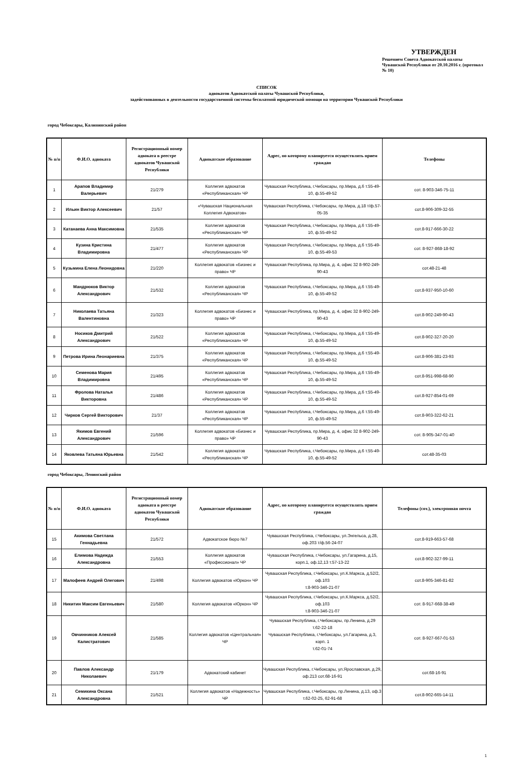УТВЕРЖДЕН
Решением Совета Адвокатской палаты Чувашской Республики от 20.10.2016 г. (протокол № 10)
СПИСОК
адвокатов Адвокатской палаты Чувашской Республики,
задействованных в деятельности государственной системы бесплатной юридической помощи на территории Чувашской Республики
город Чебоксары, Калининский район
| № п/п | Ф.И.О. адвоката | Регистрационный номер адвоката в реестре адвокатов Чувашской Республики | Адвокатское образование | Адрес, по которому планируется осуществлять прием граждан | Телефоны |
| --- | --- | --- | --- | --- | --- |
| 1 | Арапов Владимир Валерьевич | 21/279 | Коллегия адвокатов «Республиканская» ЧР | Чувашская Республика, г.Чебоксары, пр.Мира, д.6 т.55-49-10, ф.55-49-52 | сот. 8-903-346-75-11 |
| 2 | Ильин Виктор Алексеевич | 21/57 | «Чувашская Национальная Коллегия Адвокатов» | Чувашская Республика, г.Чебоксары, пр.Мира, д.18 т/ф.57-05-35 | сот.8-906-309-32-55 |
| 3 | Катанаева Анна Максимовна | 21/535 | Коллегия адвокатов «Республиканская» ЧР | Чувашская Республика, г.Чебоксары, пр.Мира, д.6 т.55-49-10, ф.55-49-52 | сот.8-917-666-30-22 |
| 4 | Кузина Кристина Владимировна | 21/477 | Коллегия адвокатов «Республиканская» ЧР | Чувашская Республика, г.Чебоксары, пр.Мира, д.6 т.55-49-10, ф.55-49-53 | сот. 8-927-868-18-92 |
| 5 | Кузьмина Елена Леонидовна | 21/220 | Коллегия адвокатов «Бизнес и право» ЧР | Чувашская Республика, пр.Мира, д. 4, офис 32 8-902-249-90-43 | сот.48-21-48 |
| 6 | Мандрюков Виктор Александрович | 21/532 | Коллегия адвокатов «Республиканская» ЧР | Чувашская Республика, г.Чебоксары, пр.Мира, д.6 т.55-49-10, ф.55-49-52 | сот.8-937-950-10-60 |
| 7 | Николаева Татьяна Валентиновна | 21/323 | Коллегия адвокатов «Бизнес и право» ЧР | Чувашская Республика, пр.Мира, д. 4, офис 32 8-902-249-90-43 | сот.8-902-249-90-43 |
| 8 | Носиков Дмитрий Александрович | 21/522 | Коллегия адвокатов «Республиканская» ЧР | Чувашская Республика, г.Чебоксары, пр.Мира, д.6 т.55-49-10, ф.55-49-52 | сот.8-902-327-20-20 |
| 9 | Петрова Ирина Леонариевна | 21/375 | Коллегия адвокатов «Республиканская» ЧР | Чувашская Республика, г.Чебоксары, пр.Мира, д.6 т.55-49-10, ф.55-49-52 | сот.8-906-381-23-93 |
| 10 | Семенова Мария Владимировна | 21/495 | Коллегия адвокатов «Республиканская» ЧР | Чувашская Республика, г.Чебоксары, пр.Мира, д.6 т.55-49-10, ф.55-49-52 | сот.8-951-998-68-90 |
| 11 | Фролова Наталья Викторовна | 21/486 | Коллегия адвокатов «Республиканская» ЧР | Чувашская Республика, г.Чебоксары, пр.Мира, д.6 т.55-49-10, ф.55-49-52 | сот.8-927-854-01-69 |
| 12 | Чирков Сергей Викторович | 21/37 | Коллегия адвокатов «Республиканская» ЧР | Чувашская Республика, г.Чебоксары, пр.Мира, д.6 т.55-49-10, ф.55-49-52 | сот.8-903-322-62-21 |
| 13 | Якимов Евгений Александрович | 21/596 | Коллегия адвокатов «Бизнес и право» ЧР | Чувашская Республика, пр.Мира, д. 4, офис 32 8-902-249-90-43 | сот. 8-905-347-01-40 |
| 14 | Яковлева Татьяна Юрьевна | 21/542 | Коллегия адвокатов «Республиканская» ЧР | Чувашская Республика, г.Чебоксары, пр.Мира, д.6 т.55-49-10, ф.55-49-52 | сот.48-35-03 |
город Чебоксары, Ленинский район
| № п/п | Ф.И.О. адвоката | Регистрационный номер адвоката в реестре адвокатов Чувашской Республики | Адвокатское образование | Адрес, по которому планируется осуществлять прием граждан | Телефоны (сот.), электронная почта |
| --- | --- | --- | --- | --- | --- |
| 15 | Акимова Светлана Геннадьевна | 21/572 | Адвокатское бюро №7 | Чувашская Республика, г.Чебоксары, ул.Энгельса, д.28, оф.203 т/ф.56-24-07 | сот.8-919-663-57-68 |
| 16 | Елимова Надежда Александровна | 21/553 | Коллегия адвокатов «Профессионал» ЧР | Чувашская Республика, г.Чебоксары, ул.Гагарина, д.15, корп.1, оф.12,13 т.57-13-22 | сот.8-902-327-99-11 |
| 17 | Малофеев Андрей Олегович | 21/498 | Коллегия адвокатов «Юркон» ЧР | Чувашская Республика, г.Чебоксары, ул.К.Маркса, д.52/2, оф.103 т.8-903-346-21-07 | сот.8-905-346-81-82 |
| 18 | Никитин Максим Евгеньевич | 21/580 | Коллегия адвокатов «Юркон» ЧР | Чувашская Республика, г.Чебоксары, ул.К.Маркса, д.52/2, оф.103 т.8-903-346-21-07 | сот. 8-917-668-38-49 |
| 19 | Овчинников Алексей Калистратович | 21/585 | Коллегия адвокатов «Центральная» ЧР | Чувашская Республика, г.Чебоксары, пр.Ленина, д.29 т.62-22-18 Чувашская Республика, г.Чебоксары, ул.Гагарина, д.3, корп. 1 т.62-01-74 | сот. 8-927-667-01-53 |
| 20 | Павлов Александр Николаевич | 21/179 | Адвокатский кабинет | Чувашская Республика, г.Чебоксары, ул.Ярославская, д.29, оф.213 сот.68-16-91 | сот.68-16-91 |
| 21 | Семикина Оксана Александровна | 21/521 | Коллегия адвокатов «Надежность» ЧР | Чувашская Республика, г.Чебоксары, пр.Ленина, д.13, оф.3 т.62-02-25, 62-91-68 | сот.8-902-665-14-11 |
1